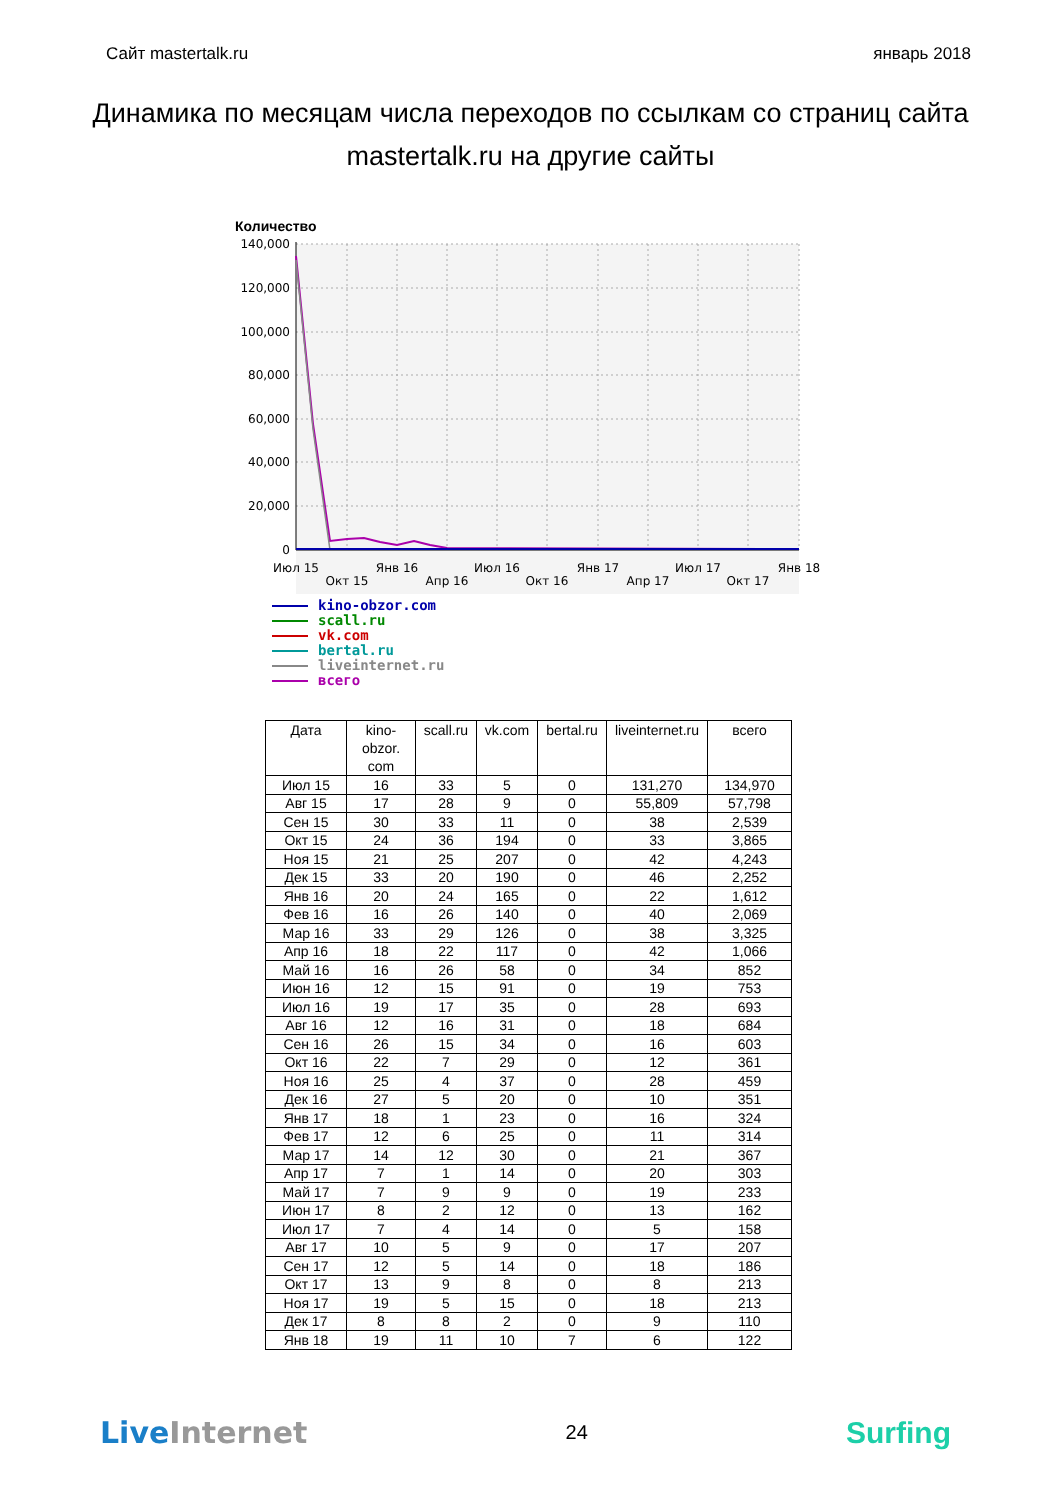Сайт mastertalk.ru январь 2018
Динамика по месяцам числа переходов по ссылкам со страниц сайта mastertalk.ru на другие сайты
Количество
140,000
120,000
100,000
80,000
60,000
40,000
20,000
0
Июл 15
Окт 15
Янв 16
Апр 16
Июл 16
Окт 16
Янв 17
Апр 17
Июл 17
Окт 17
Янв 18
kino-obzor.com
scall.ru
vk.com
bertal.ru
liveinternet.ru
всего
| Дата | kino- obzor. com | scall.ru | vk.com | bertal.ru | liveinternet.ru | всего |
| --- | --- | --- | --- | --- | --- | --- |
| Июл 15 | 16 | 33 | 5 | 0 | 131,270 | 134,970 |
| Авг 15 | 17 | 28 | 9 | 0 | 55,809 | 57,798 |
| Сен 15 | 30 | 33 | 11 | 0 | 38 | 2,539 |
| Окт 15 | 24 | 36 | 194 | 0 | 33 | 3,865 |
| Ноя 15 | 21 | 25 | 207 | 0 | 42 | 4,243 |
| Дек 15 | 33 | 20 | 190 | 0 | 46 | 2,252 |
| Янв 16 | 20 | 24 | 165 | 0 | 22 | 1,612 |
| Фев 16 | 16 | 26 | 140 | 0 | 40 | 2,069 |
| Мар 16 | 33 | 29 | 126 | 0 | 38 | 3,325 |
| Апр 16 | 18 | 22 | 117 | 0 | 42 | 1,066 |
| Май 16 | 16 | 26 | 58 | 0 | 34 | 852 |
| Июн 16 | 12 | 15 | 91 | 0 | 19 | 753 |
| Июл 16 | 19 | 17 | 35 | 0 | 28 | 693 |
| Авг 16 | 12 | 16 | 31 | 0 | 18 | 684 |
| Сен 16 | 26 | 15 | 34 | 0 | 16 | 603 |
| Окт 16 | 22 | 7 | 29 | 0 | 12 | 361 |
| Ноя 16 | 25 | 4 | 37 | 0 | 28 | 459 |
| Дек 16 | 27 | 5 | 20 | 0 | 10 | 351 |
| Янв 17 | 18 | 1 | 23 | 0 | 16 | 324 |
| Фев 17 | 12 | 6 | 25 | 0 | 11 | 314 |
| Мар 17 | 14 | 12 | 30 | 0 | 21 | 367 |
| Апр 17 | 7 | 1 | 14 | 0 | 20 | 303 |
| Май 17 | 7 | 9 | 9 | 0 | 19 | 233 |
| Июн 17 | 8 | 2 | 12 | 0 | 13 | 162 |
| Июл 17 | 7 | 4 | 14 | 0 | 5 | 158 |
| Авг 17 | 10 | 5 | 9 | 0 | 17 | 207 |
| Сен 17 | 12 | 5 | 14 | 0 | 18 | 186 |
| Окт 17 | 13 | 9 | 8 | 0 | 8 | 213 |
| Ноя 17 | 19 | 5 | 15 | 0 | 18 | 213 |
| Дек 17 | 8 | 8 | 2 | 0 | 9 | 110 |
| Янв 18 | 19 | 11 | 10 | 7 | 6 | 122 |
Live Internet 24 Surfing